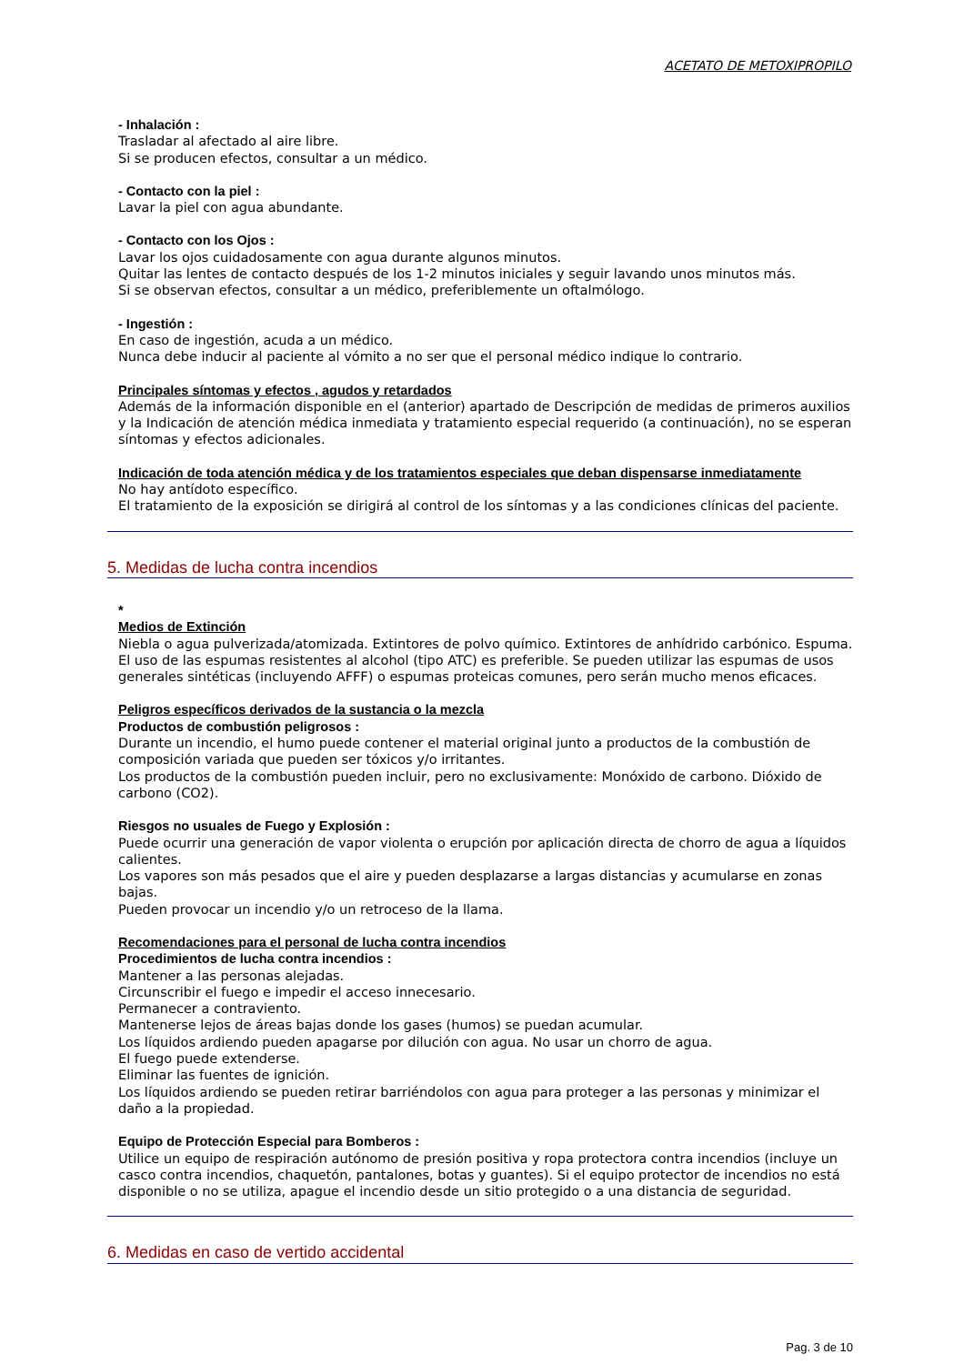ACETATO DE METOXIPROPILO
- Inhalación :
Trasladar al afectado al aire libre.
Si se producen efectos, consultar a un médico.
- Contacto con la piel :
Lavar la piel con agua abundante.
- Contacto con los Ojos :
Lavar los ojos cuidadosamente con agua durante algunos minutos.
Quitar las lentes de contacto después de los 1-2 minutos iniciales y seguir lavando unos minutos más.
Si se observan efectos, consultar a un médico, preferiblemente un oftalmólogo.
- Ingestión :
En caso de ingestión, acuda a un médico.
Nunca debe inducir al paciente al vómito a no ser que el personal médico indique lo contrario.
Principales síntomas y efectos , agudos y retardados
Además de la información disponible en el (anterior) apartado de Descripción de medidas de primeros auxilios y la Indicación de atención médica inmediata y tratamiento especial requerido (a continuación), no se esperan síntomas y efectos adicionales.
Indicación de toda atención médica y de los tratamientos especiales que deban dispensarse inmediatamente
No hay antídoto específico.
El tratamiento de la exposición se dirigirá al control de los síntomas y a las condiciones clínicas del paciente.
5. Medidas de lucha contra incendios
*
Medios de Extinción
Niebla o agua pulverizada/atomizada. Extintores de polvo químico. Extintores de anhídrido carbónico. Espuma. El uso de las espumas resistentes al alcohol (tipo ATC) es preferible. Se pueden utilizar las espumas de usos generales sintéticas (incluyendo AFFF) o espumas proteicas comunes, pero serán mucho menos eficaces.
Peligros específicos derivados de la sustancia o la mezcla
Productos de combustión peligrosos :
Durante un incendio, el humo puede contener el material original junto a productos de la combustión de composición variada que pueden ser tóxicos y/o irritantes.
Los productos de la combustión pueden incluir, pero no exclusivamente: Monóxido de carbono. Dióxido de carbono (CO2).
Riesgos no usuales de Fuego y Explosión :
Puede ocurrir una generación de vapor violenta o erupción por aplicación directa de chorro de agua a líquidos calientes.
Los vapores son más pesados que el aire y pueden desplazarse a largas distancias y acumularse en zonas bajas.
Pueden provocar un incendio y/o un retroceso de la llama.
Recomendaciones para el personal de lucha contra incendios
Procedimientos de lucha contra incendios :
Mantener a las personas alejadas.
Circunscribir el fuego e impedir el acceso innecesario.
Permanecer a contraviento.
Mantenerse lejos de áreas bajas donde los gases (humos) se puedan acumular.
Los líquidos ardiendo pueden apagarse por dilución con agua. No usar un chorro de agua.
El fuego puede extenderse.
Eliminar las fuentes de ignición.
Los líquidos ardiendo se pueden retirar barriéndolos con agua para proteger a las personas y minimizar el daño a la propiedad.
Equipo de Protección Especial para Bomberos :
Utilice un equipo de respiración autónomo de presión positiva y ropa protectora contra incendios (incluye un casco contra incendios, chaquetón, pantalones, botas y guantes). Si el equipo protector de incendios no está disponible o no se utiliza, apague el incendio desde un sitio protegido o a una distancia de seguridad.
6. Medidas en caso de vertido accidental
Pag. 3 de 10